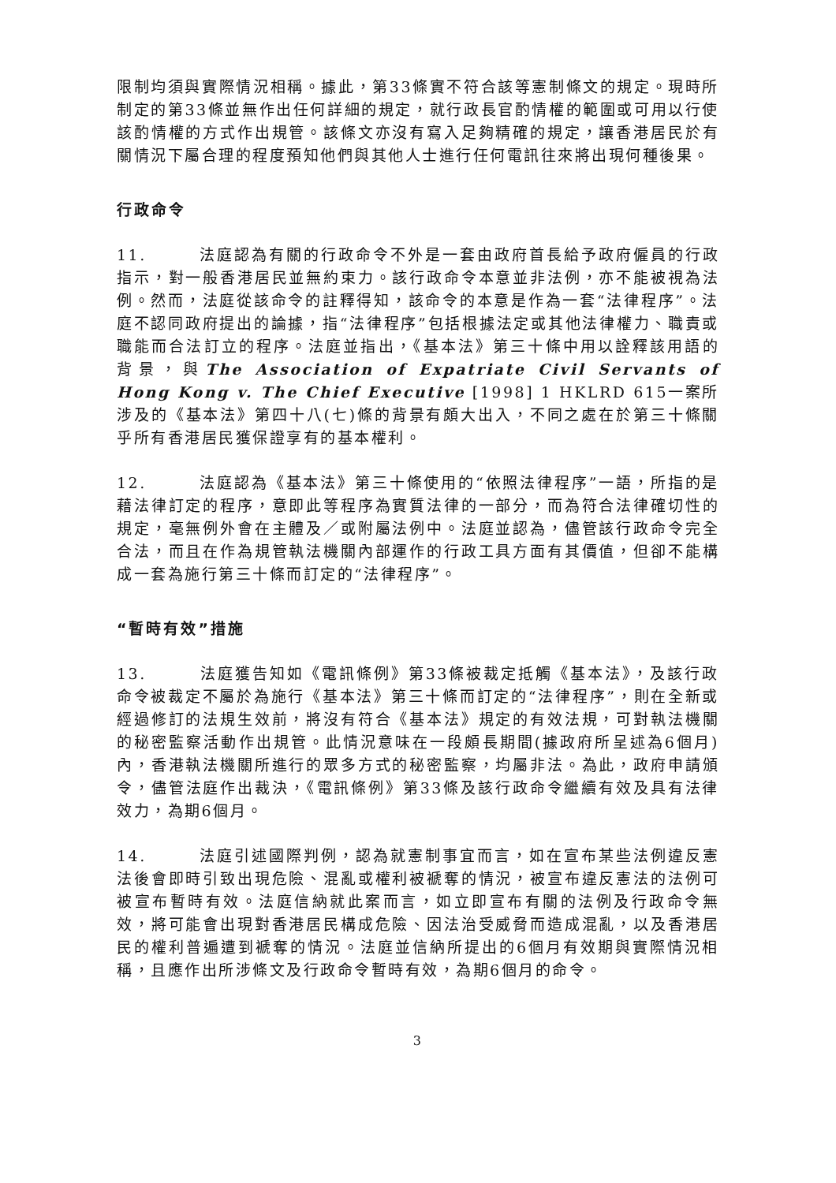限制均須與實際情況相稱。據此，第33條實不符合該等憲制條文的規定。現時所制定的第33條並無作出任何詳細的規定，就行政長官酌情權的範圍或可用以行使該酌情權的方式作出規管。該條文亦沒有寫入足夠精確的規定，讓香港居民於有關情況下屬合理的程度預知他們與其他人士進行任何電訊往來將出現何種後果。
行政命令
11. 法庭認為有關的行政命令不外是一套由政府首長給予政府僱員的行政指示，對一般香港居民並無約束力。該行政命令本意並非法例，亦不能被視為法例。然而，法庭從該命令的註釋得知，該命令的本意是作為一套“法律程序”。法庭不認同政府提出的論據，指“法律程序”包括根據法定或其他法律權力、職責或職能而合法訂立的程序。法庭並指出，《基本法》第三十條中用以詮釋該用語的背景，與The Association of Expatriate Civil Servants of Hong Kong v. The Chief Executive [1998] 1 HKLRD 615一案所涉及的《基本法》第四十八(七)條的背景有頗大出入，不同之處在於第三十條關乎所有香港居民獲保證享有的基本權利。
12. 法庭認為《基本法》第三十條使用的“依照法律程序”一語，所指的是藉法律訂定的程序，意即此等程序為實質法律的一部分，而為符合法律確切性的規定，毫無例外會在主體及／或附屬法例中。法庭並認為，儘管該行政命令完全合法，而且在作為規管執法機關內部運作的行政工具方面有其價值，但卻不能構成一套為施行第三十條而訂定的“法律程序”。
“暫時有效”措施
13. 法庭獲告知如《電訊條例》第33條被裁定抵觸《基本法》，及該行政命令被裁定不屬於為施行《基本法》第三十條而訂定的“法律程序”，則在全新或經過修訂的法規生效前，將沒有符合《基本法》規定的有效法規，可對執法機關的秘密監察活動作出規管。此情況意味在一段頗長期間(據政府所呈述為6個月)內，香港執法機關所進行的眾多方式的秘密監察，均屬非法。為此，政府申請頒令，儘管法庭作出裁決，《電訊條例》第33條及該行政命令繼續有效及具有法律效力，為期6個月。
14. 法庭引述國際判例，認為就憲制事宜而言，如在宣布某些法例違反憲法後會即時引致出現危險、混亂或權利被褫奪的情況，被宣布違反憲法的法例可被宣布暫時有效。法庭信納就此案而言，如立即宣布有關的法例及行政命令無效，將可能會出現對香港居民構成危險、因法治受威脅而造成混亂，以及香港居民的權利普遍遭到褫奪的情況。法庭並信納所提出的6個月有效期與實際情況相稱，且應作出所涉條文及行政命令暫時有效，為期6個月的命令。
3